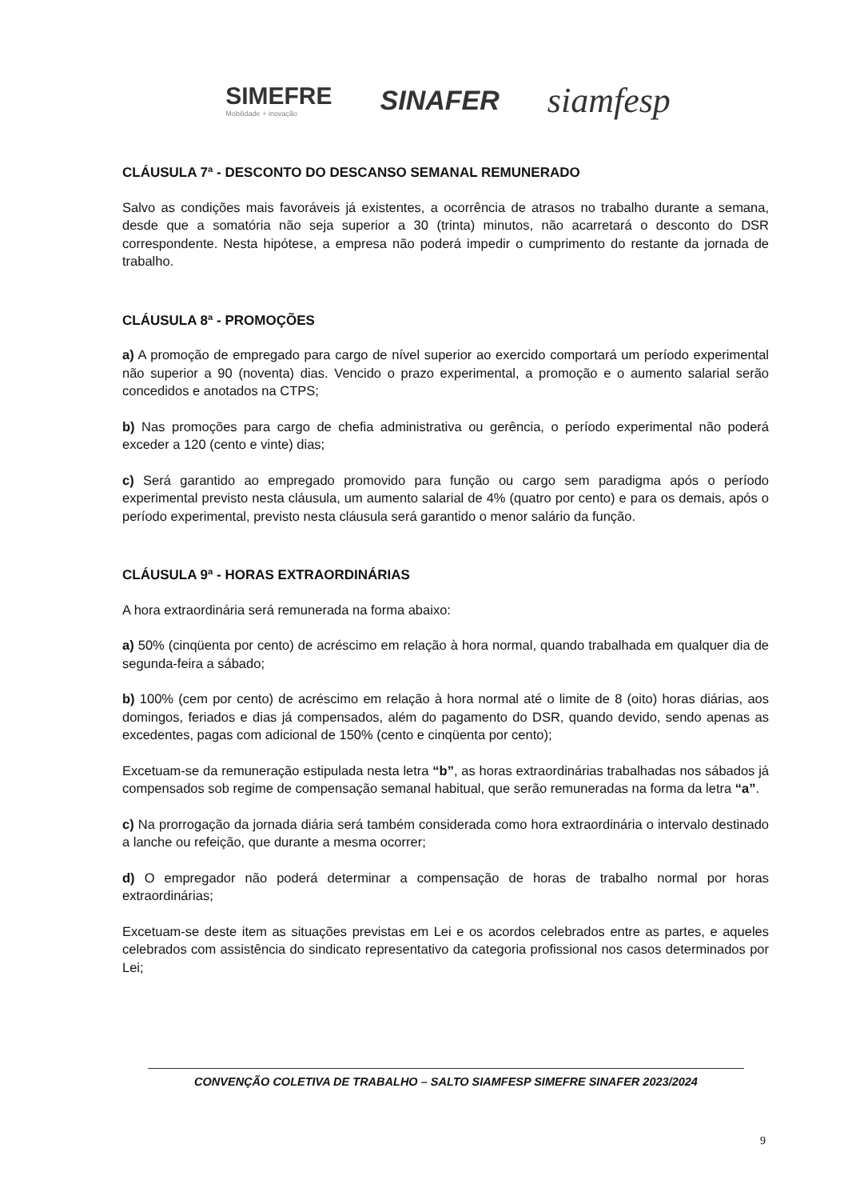SIMEFRE
Mobilidade + inovação
SINAFER
siamfesp
CLÁUSULA 7ª - DESCONTO DO DESCANSO SEMANAL REMUNERADO
Salvo as condições mais favoráveis já existentes, a ocorrência de atrasos no trabalho durante a semana, desde que a somatória não seja superior a 30 (trinta) minutos, não acarretará o desconto do DSR correspondente. Nesta hipótese, a empresa não poderá impedir o cumprimento do restante da jornada de trabalho.
CLÁUSULA 8ª - PROMOÇÕES
a) A promoção de empregado para cargo de nível superior ao exercido comportará um período experimental não superior a 90 (noventa) dias. Vencido o prazo experimental, a promoção e o aumento salarial serão concedidos e anotados na CTPS;
b) Nas promoções para cargo de chefia administrativa ou gerência, o período experimental não poderá exceder a 120 (cento e vinte) dias;
c) Será garantido ao empregado promovido para função ou cargo sem paradigma após o período experimental previsto nesta cláusula, um aumento salarial de 4% (quatro por cento) e para os demais, após o período experimental, previsto nesta cláusula será garantido o menor salário da função.
CLÁUSULA 9ª - HORAS EXTRAORDINÁRIAS
A hora extraordinária será remunerada na forma abaixo:
a) 50% (cinqüenta por cento) de acréscimo em relação à hora normal, quando trabalhada em qualquer dia de segunda-feira a sábado;
b) 100% (cem por cento) de acréscimo em relação à hora normal até o limite de 8 (oito) horas diárias, aos domingos, feriados e dias já compensados, além do pagamento do DSR, quando devido, sendo apenas as excedentes, pagas com adicional de 150% (cento e cinqüenta por cento);
Excetuam-se da remuneração estipulada nesta letra “b”, as horas extraordinárias trabalhadas nos sábados já compensados sob regime de compensação semanal habitual, que serão remuneradas na forma da letra “a”.
c) Na prorrogação da jornada diária será também considerada como hora extraordinária o intervalo destinado a lanche ou refeição, que durante a mesma ocorrer;
d) O empregador não poderá determinar a compensação de horas de trabalho normal por horas extraordinárias;
Excetuam-se deste item as situações previstas em Lei e os acordos celebrados entre as partes, e aqueles celebrados com assistência do sindicato representativo da categoria profissional nos casos determinados por Lei;
CONVENÇÃO COLETIVA DE TRABALHO – SALTO SIAMFESP SIMEFRE SINAFER 2023/2024
9